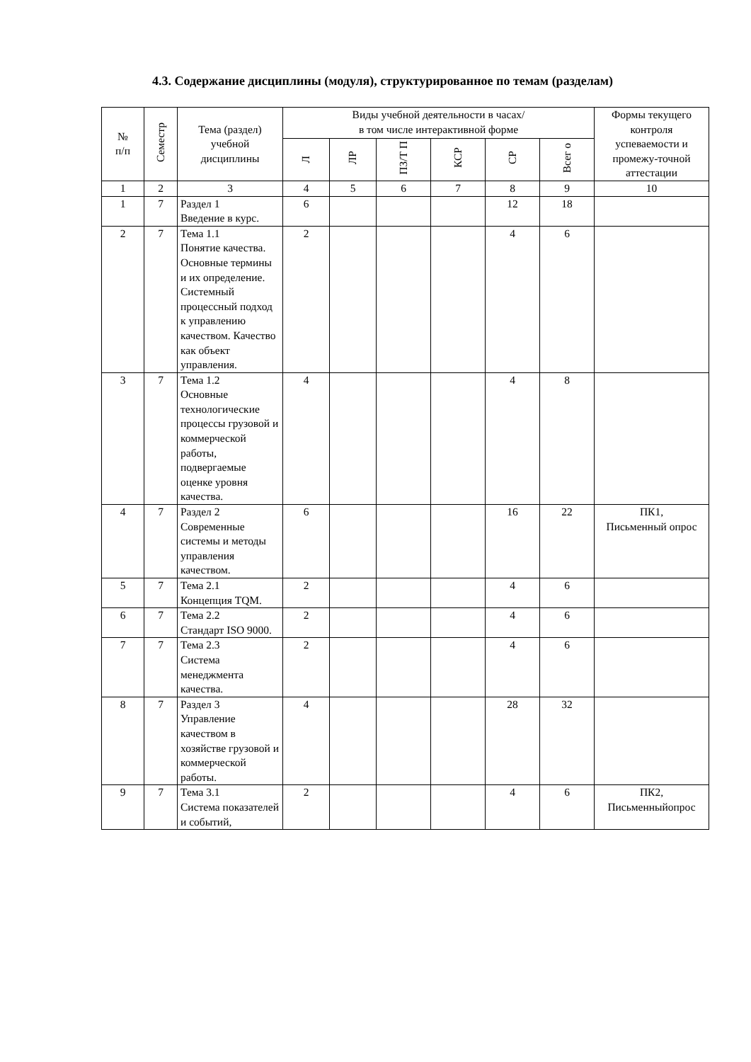4.3. Содержание дисциплины (модуля), структурированное по темам (разделам)
| № п/п | Семестр | Тема (раздел) учебной дисциплины | Виды учебной деятельности в часах/ в том числе интерактивной форме | | | | | | Формы текущего контроля успеваемости и промежу-точной аттестации |
| --- | --- | --- | --- | --- | --- | --- | --- | --- | --- |
| | | | Л | ЛР | ПЗ/Т П | КСР | СР | Всег о | |
| 1 | 2 | 3 | 4 | 5 | 6 | 7 | 8 | 9 | 10 |
| 1 | 7 | Раздел 1 Введение в курс. | 6 | | | | 12 | 18 | |
| 2 | 7 | Тема 1.1 Понятие качества. Основные термины и их определение. Системный процессный подход к управлению качеством. Качество как объект управления. | 2 | | | | 4 | 6 | |
| 3 | 7 | Тема 1.2 Основные технологические процессы грузовой и коммерческой работы, подвергаемые оценке уровня качества. | 4 | | | | 4 | 8 | |
| 4 | 7 | Раздел 2 Современные системы и методы управления качеством. | 6 | | | | 16 | 22 | ПК1, Письменный опрос |
| 5 | 7 | Тема 2.1 Концепция TQM. | 2 | | | | 4 | 6 | |
| 6 | 7 | Тема 2.2 Стандарт ISO 9000. | 2 | | | | 4 | 6 | |
| 7 | 7 | Тема 2.3 Система менеджмента качества. | 2 | | | | 4 | 6 | |
| 8 | 7 | Раздел 3 Управление качеством в хозяйстве грузовой и коммерческой работы. | 4 | | | | 28 | 32 | |
| 9 | 7 | Тема 3.1 Система показателей и событий, | 2 | | | | 4 | 6 | ПК2, Письменныйопрос |